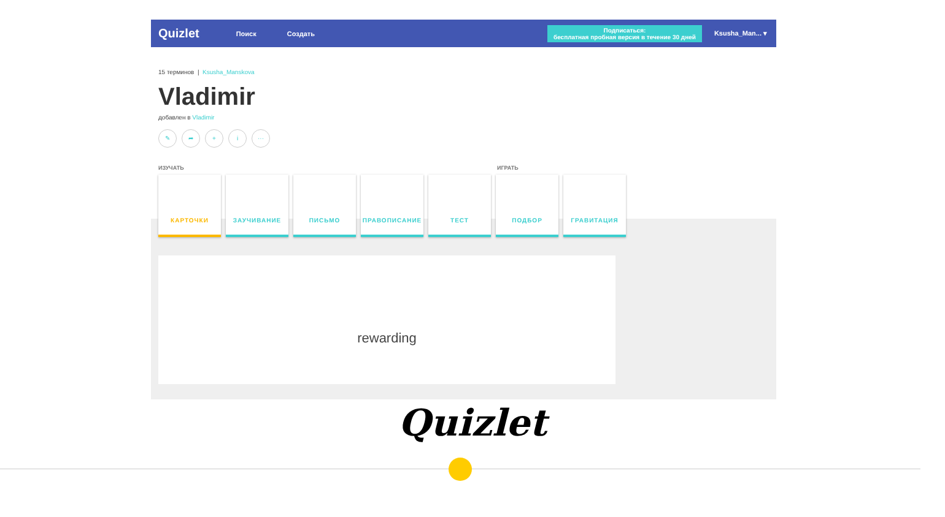Quizlet Поиск Создать
Подписаться:
бесплатная пробная версия в течение 30 дней
Ksusha_Man... ▾
15 терминов | Ksusha_Manskova
Vladimir
добавлен в Vladimir
✎ ➦ + i ···
ИЗУЧАТЬ ИГРАТЬ
КАРТОЧКИ ЗАУЧИВАНИЕ ПИСЬМО ПРАВОПИСАНИЕ ТЕСТ ПОДБОР ГРАВИТАЦИЯ
rewarding
Quizlet